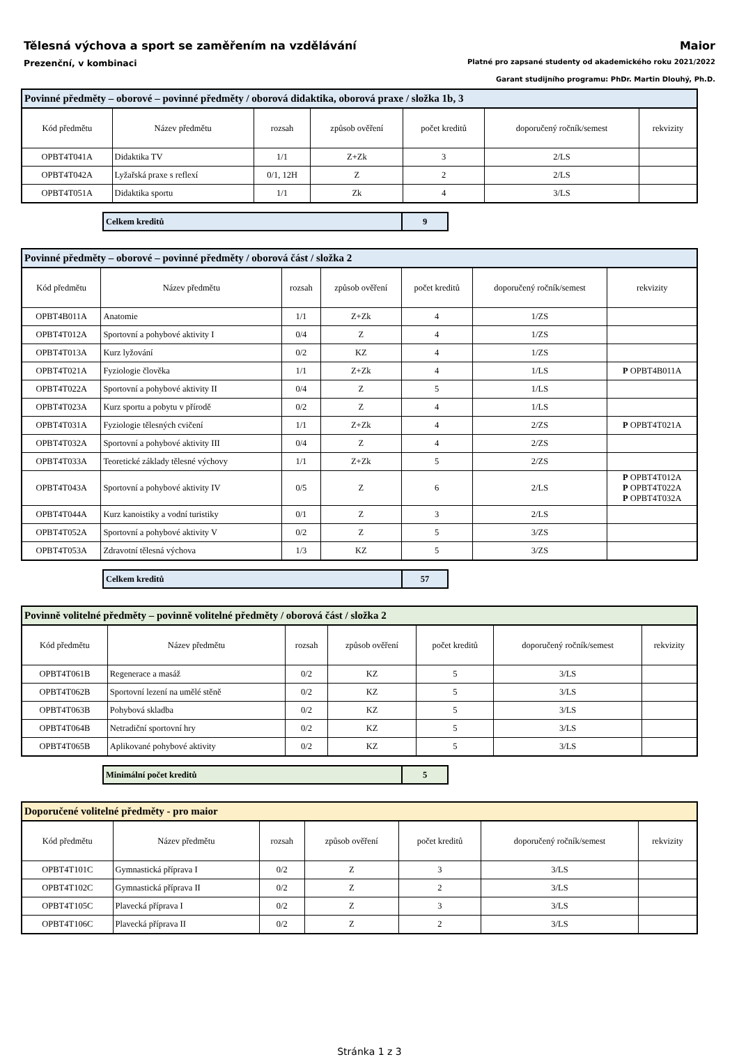Tělesná výchova a sport se zaměřením na vzdělávání Maior
Prezenční, v kombinaci Platné pro zapsané studenty od akademického roku 2021/2022
Garant studijního programu: PhDr. Martin Dlouhý, Ph.D.
| Povinné předměty – oborové – povinné předměty / oborová didaktika, oborová praxe / složka 1b, 3 | | | | | | |
| Kód předmětu | Název předmětu | rozsah | způsob ověření | počet kreditů | doporučený ročník/semest | rekvizity |
| OPBT4T041A | Didaktika TV | 1/1 | Z+Zk | 3 | 2/LS | |
| OPBT4T042A | Lyžařská praxe s reflexí | 0/1, 12H | Z | 2 | 2/LS | |
| OPBT4T051A | Didaktika sportu | 1/1 | Zk | 4 | 3/LS | |
| Celkem kreditů | 9 |
| Povinné předměty – oborové – povinné předměty / oborová část / složka 2 | | | | | | |
| Kód předmětu | Název předmětu | rozsah | způsob ověření | počet kreditů | doporučený ročník/semest | rekvizity |
| OPBT4B011A | Anatomie | 1/1 | Z+Zk | 4 | 1/ZS | |
| OPBT4T012A | Sportovní a pohybové aktivity I | 0/4 | Z | 4 | 1/ZS | |
| OPBT4T013A | Kurz lyžování | 0/2 | KZ | 4 | 1/ZS | |
| OPBT4T021A | Fyziologie člověka | 1/1 | Z+Zk | 4 | 1/LS | P OPBT4B011A |
| OPBT4T022A | Sportovní a pohybové aktivity II | 0/4 | Z | 5 | 1/LS | |
| OPBT4T023A | Kurz sportu a pobytu v přírodě | 0/2 | Z | 4 | 1/LS | |
| OPBT4T031A | Fyziologie tělesných cvičení | 1/1 | Z+Zk | 4 | 2/ZS | P OPBT4T021A |
| OPBT4T032A | Sportovní a pohybové aktivity III | 0/4 | Z | 4 | 2/ZS | |
| OPBT4T033A | Teoretické základy tělesné výchovy | 1/1 | Z+Zk | 5 | 2/ZS | |
| OPBT4T043A | Sportovní a pohybové aktivity IV | 0/5 | Z | 6 | 2/LS | P OPBT4T012A P OPBT4T022A P OPBT4T032A |
| OPBT4T044A | Kurz kanoistiky a vodní turistiky | 0/1 | Z | 3 | 2/LS | |
| OPBT4T052A | Sportovní a pohybové aktivity V | 0/2 | Z | 5 | 3/ZS | |
| OPBT4T053A | Zdravotní tělesná výchova | 1/3 | KZ | 5 | 3/ZS | |
| Celkem kreditů | 57 |
| Povinně volitelné předměty – povinně volitelné předměty / oborová část / složka 2 | | | | | | |
| Kód předmětu | Název předmětu | rozsah | způsob ověření | počet kreditů | doporučený ročník/semest | rekvizity |
| OPBT4T061B | Regenerace a masáž | 0/2 | KZ | 5 | 3/LS | |
| OPBT4T062B | Sportovní lezení na umělé stěně | 0/2 | KZ | 5 | 3/LS | |
| OPBT4T063B | Pohybová skladba | 0/2 | KZ | 5 | 3/LS | |
| OPBT4T064B | Netradiční sportovní hry | 0/2 | KZ | 5 | 3/LS | |
| OPBT4T065B | Aplikované pohybové aktivity | 0/2 | KZ | 5 | 3/LS | |
| Minimální počet kreditů | 5 |
| Doporučené volitelné předměty - pro maior | | | | | | |
| Kód předmětu | Název předmětu | rozsah | způsob ověření | počet kreditů | doporučený ročník/semest | rekvizity |
| OPBT4T101C | Gymnastická příprava I | 0/2 | Z | 3 | 3/LS | |
| OPBT4T102C | Gymnastická příprava II | 0/2 | Z | 2 | 3/LS | |
| OPBT4T105C | Plavecká příprava I | 0/2 | Z | 3 | 3/LS | |
| OPBT4T106C | Plavecká příprava II | 0/2 | Z | 2 | 3/LS | |
Stránka 1 z 3